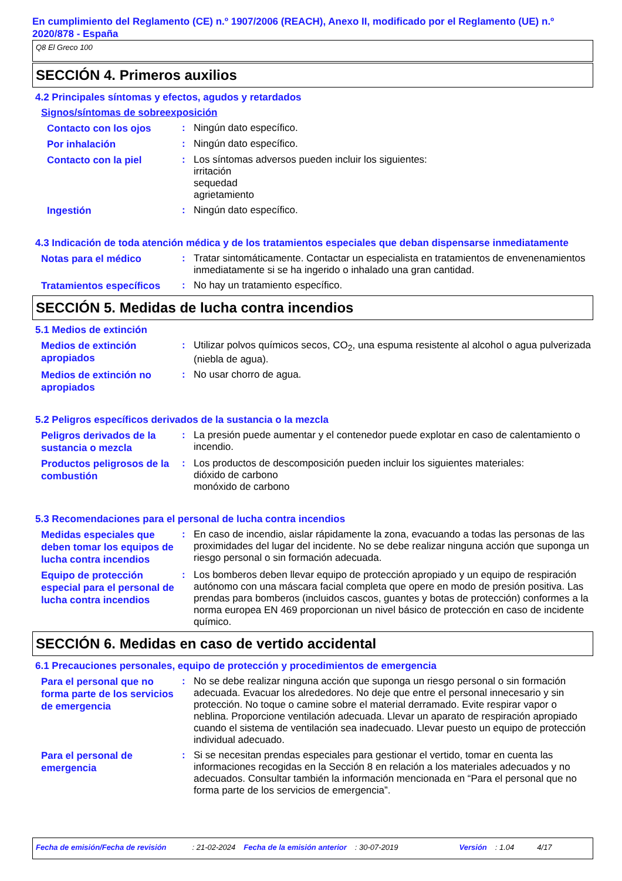En cumplimiento del Reglamento (CE) n.º 1907/2006 (REACH), Anexo II, modificado por el Reglamento (UE) n.º 2020/878 - España
Q8 El Greco 100
SECCIÓN 4. Primeros auxilios
4.2 Principales síntomas y efectos, agudos y retardados
Signos/síntomas de sobreexposición
Contacto con los ojos
: Ningún dato específico.
Por inhalación
: Ningún dato específico.
Contacto con la piel
: Los síntomas adversos pueden incluir los siguientes:
irritación
sequedad
agrietamiento
Ingestión
: Ningún dato específico.
4.3 Indicación de toda atención médica y de los tratamientos especiales que deban dispensarse inmediatamente
Notas para el médico
: Tratar sintomáticamente. Contactar un especialista en tratamientos de envenenamientos inmediatamente si se ha ingerido o inhalado una gran cantidad.
Tratamientos específicos
: No hay un tratamiento específico.
SECCIÓN 5. Medidas de lucha contra incendios
5.1 Medios de extinción
Medios de extinción apropiados
: Utilizar polvos químicos secos, CO<sub>2</sub>, una espuma resistente al alcohol o agua pulverizada (niebla de agua).
Medios de extinción no apropiados
: No usar chorro de agua.
5.2 Peligros específicos derivados de la sustancia o la mezcla
Peligros derivados de la sustancia o mezcla
: La presión puede aumentar y el contenedor puede explotar en caso de calentamiento o incendio.
Productos peligrosos de la combustión
: Los productos de descomposición pueden incluir los siguientes materiales:
dióxido de carbono
monóxido de carbono
5.3 Recomendaciones para el personal de lucha contra incendios
Medidas especiales que deben tomar los equipos de lucha contra incendios
: En caso de incendio, aislar rápidamente la zona, evacuando a todas las personas de las proximidades del lugar del incidente. No se debe realizar ninguna acción que suponga un riesgo personal o sin formación adecuada.
Equipo de protección especial para el personal de lucha contra incendios
: Los bomberos deben llevar equipo de protección apropiado y un equipo de respiración autónomo con una máscara facial completa que opere en modo de presión positiva. Las prendas para bomberos (incluidos cascos, guantes y botas de protección) conformes a la norma europea EN 469 proporcionan un nivel básico de protección en caso de incidente químico.
SECCIÓN 6. Medidas en caso de vertido accidental
6.1 Precauciones personales, equipo de protección y procedimientos de emergencia
Para el personal que no forma parte de los servicios de emergencia
: No se debe realizar ninguna acción que suponga un riesgo personal o sin formación adecuada. Evacuar los alrededores. No deje que entre el personal innecesario y sin protección. No toque o camine sobre el material derramado. Evite respirar vapor o neblina. Proporcione ventilación adecuada. Llevar un aparato de respiración apropiado cuando el sistema de ventilación sea inadecuado. Llevar puesto un equipo de protección individual adecuado.
Para el personal de emergencia
: Si se necesitan prendas especiales para gestionar el vertido, tomar en cuenta las informaciones recogidas en la Sección 8 en relación a los materiales adecuados y no adecuados. Consultar también la información mencionada en “Para el personal que no forma parte de los servicios de emergencia”.
Fecha de emisión/Fecha de revisión: 21-02-2024 Fecha de la emisión anterior: 30-07-2019 Versión: 1.04 4/17